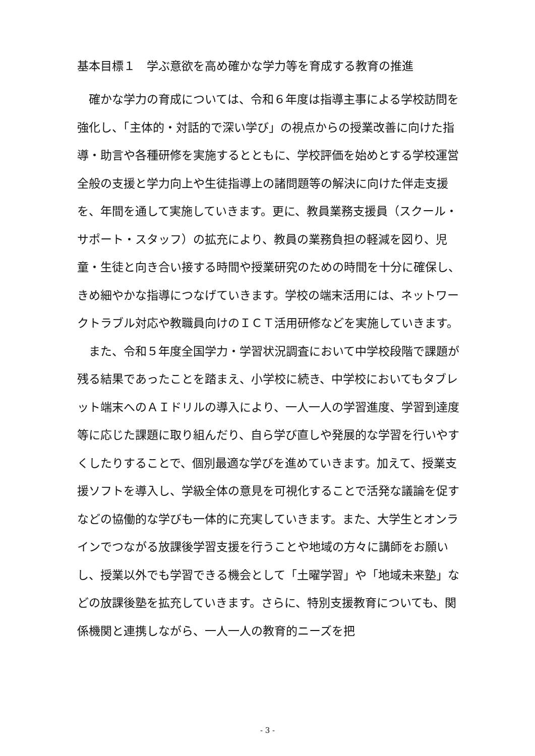基本目標１　学ぶ意欲を高め確かな学力等を育成する教育の推進
確かな学力の育成については、令和６年度は指導主事による学校訪問を強化し、「主体的・対話的で深い学び」の視点からの授業改善に向けた指導・助言や各種研修を実施するとともに、学校評価を始めとする学校運営全般の支援と学力向上や生徒指導上の諸問題等の解決に向けた伴走支援を、年間を通して実施していきます。更に、教員業務支援員（スクール・サポート・スタッフ）の拡充により、教員の業務負担の軽減を図り、児童・生徒と向き合い接する時間や授業研究のための時間を十分に確保し、きめ細やかな指導につなげていきます。学校の端末活用には、ネットワークトラブル対応や教職員向けのＩＣＴ活用研修などを実施していきます。
また、令和５年度全国学力・学習状況調査において中学校段階で課題が残る結果であったことを踏まえ、小学校に続き、中学校においてもタブレット端末へのＡＩドリルの導入により、一人一人の学習進度、学習到達度等に応じた課題に取り組んだり、自ら学び直しや発展的な学習を行いやすくしたりすることで、個別最適な学びを進めていきます。加えて、授業支援ソフトを導入し、学級全体の意見を可視化することで活発な議論を促すなどの協働的な学びも一体的に充実していきます。また、大学生とオンラインでつながる放課後学習支援を行うことや地域の方々に講師をお願いし、授業以外でも学習できる機会として「土曜学習」や「地域未来塾」などの放課後塾を拡充していきます。さらに、特別支援教育についても、関係機関と連携しながら、一人一人の教育的ニーズを把
- 3 -